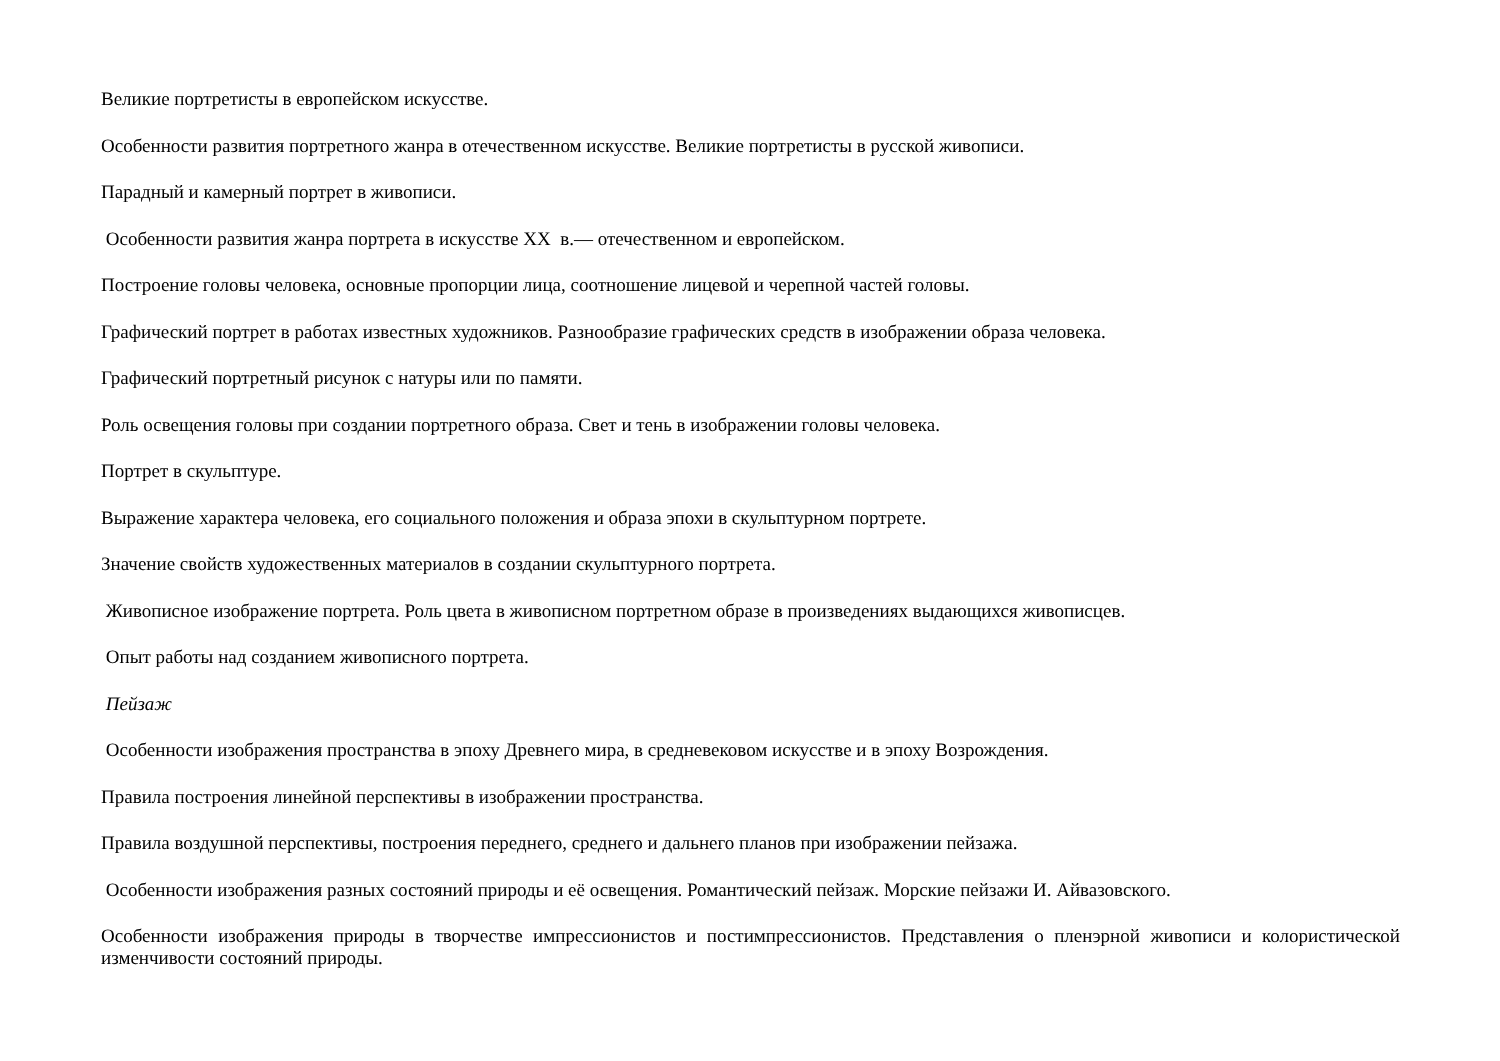Великие портретисты в европейском искусстве.
Особенности развития портретного жанра в отечественном искусстве. Великие портретисты в русской живописи.
Парадный и камерный портрет в живописи.
Особенности развития жанра портрета в искусстве XX в.— отечественном и европейском.
Построение головы человека, основные пропорции лица, соотношение лицевой и черепной частей головы.
Графический портрет в работах известных художников. Разнообразие графических средств в изображении образа человека.
Графический портретный рисунок с натуры или по памяти.
Роль освещения головы при создании портретного образа. Свет и тень в изображении головы человека.
Портрет в скульптуре.
Выражение характера человека, его социального положения и образа эпохи в скульптурном портрете.
Значение свойств художественных материалов в создании скульптурного портрета.
Живописное изображение портрета. Роль цвета в живописном портретном образе в произведениях выдающихся живописцев.
Опыт работы над созданием живописного портрета.
Пейзаж
Особенности изображения пространства в эпоху Древнего мира, в средневековом искусстве и в эпоху Возрождения.
Правила построения линейной перспективы в изображении пространства.
Правила воздушной перспективы, построения переднего, среднего и дальнего планов при изображении пейзажа.
Особенности изображения разных состояний природы и её освещения. Романтический пейзаж. Морские пейзажи И. Айвазовского.
Особенности изображения природы в творчестве импрессионистов и постимпрессионистов. Представления о пленэрной живописи и колористической изменчивости состояний природы.